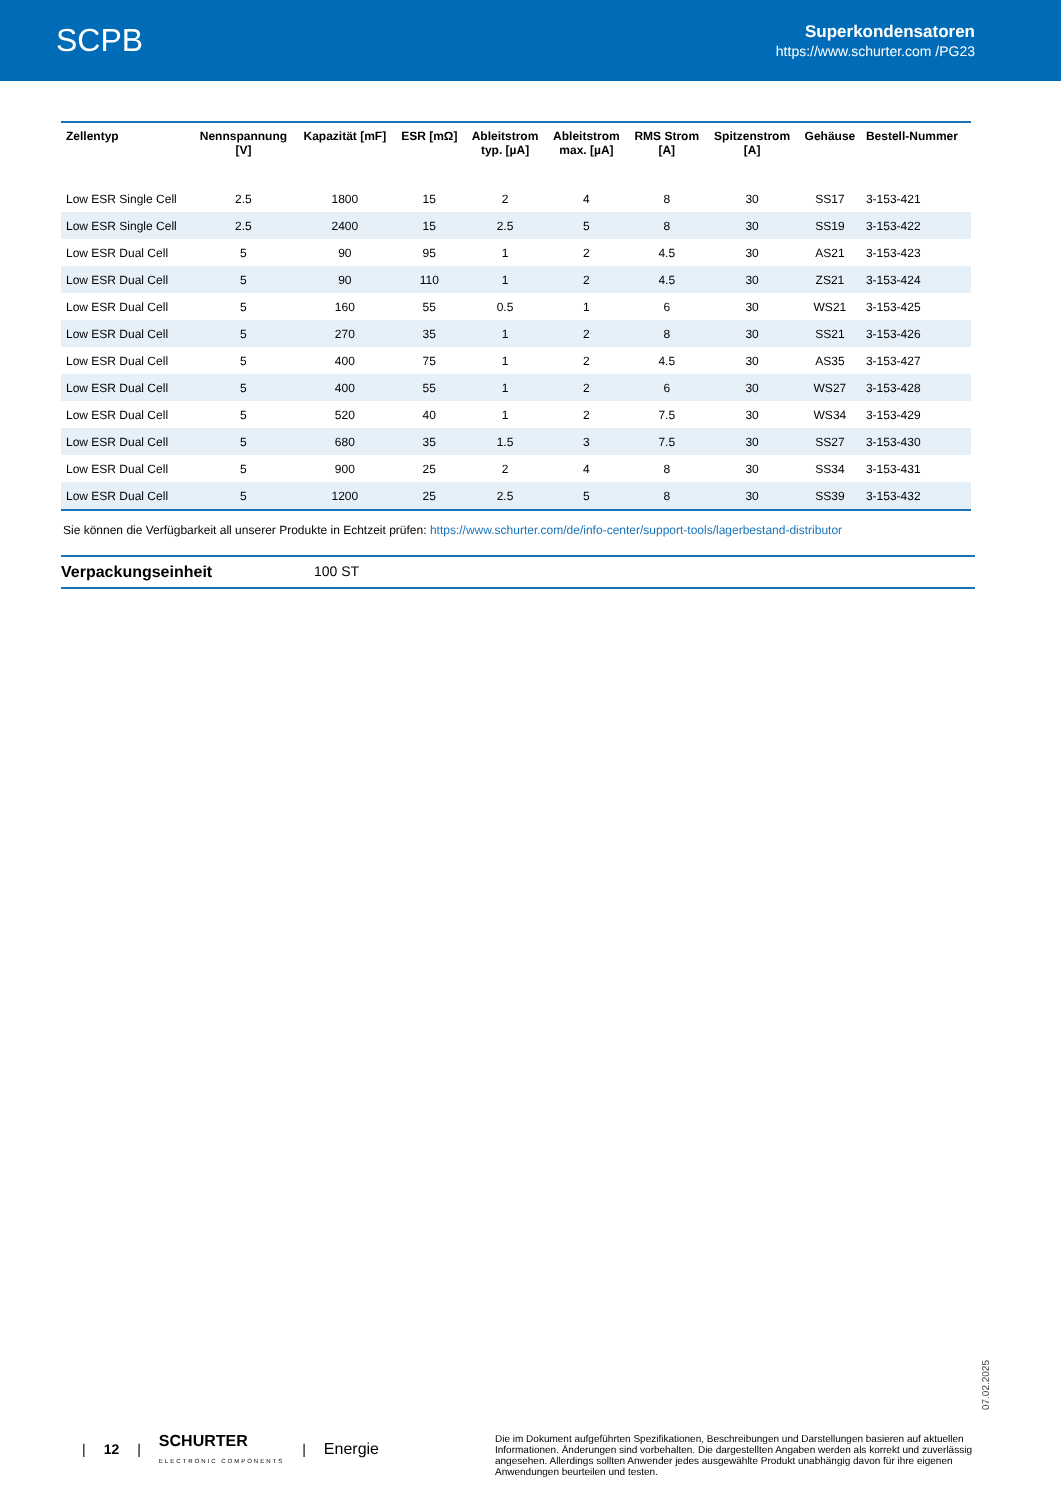SCPB
Superkondensatoren
https://www.schurter.com /PG23
| Zellentyp | Nennspannung [V] | Kapazität [mF] | ESR [mΩ] | Ableitstrom typ. [µA] | Ableitstrom max. [µA] | RMS Strom [A] | Spitzenstrom [A] | Gehäuse | Bestell-Nummer |
| --- | --- | --- | --- | --- | --- | --- | --- | --- | --- |
| Low ESR Single Cell | 2.5 | 1800 | 15 | 2 | 4 | 8 | 30 | SS17 | 3-153-421 |
| Low ESR Single Cell | 2.5 | 2400 | 15 | 2.5 | 5 | 8 | 30 | SS19 | 3-153-422 |
| Low ESR Dual Cell | 5 | 90 | 95 | 1 | 2 | 4.5 | 30 | AS21 | 3-153-423 |
| Low ESR Dual Cell | 5 | 90 | 110 | 1 | 2 | 4.5 | 30 | ZS21 | 3-153-424 |
| Low ESR Dual Cell | 5 | 160 | 55 | 0.5 | 1 | 6 | 30 | WS21 | 3-153-425 |
| Low ESR Dual Cell | 5 | 270 | 35 | 1 | 2 | 8 | 30 | SS21 | 3-153-426 |
| Low ESR Dual Cell | 5 | 400 | 75 | 1 | 2 | 4.5 | 30 | AS35 | 3-153-427 |
| Low ESR Dual Cell | 5 | 400 | 55 | 1 | 2 | 6 | 30 | WS27 | 3-153-428 |
| Low ESR Dual Cell | 5 | 520 | 40 | 1 | 2 | 7.5 | 30 | WS34 | 3-153-429 |
| Low ESR Dual Cell | 5 | 680 | 35 | 1.5 | 3 | 7.5 | 30 | SS27 | 3-153-430 |
| Low ESR Dual Cell | 5 | 900 | 25 | 2 | 4 | 8 | 30 | SS34 | 3-153-431 |
| Low ESR Dual Cell | 5 | 1200 | 25 | 2.5 | 5 | 8 | 30 | SS39 | 3-153-432 |
Sie können die Verfügbarkeit all unserer Produkte in Echtzeit prüfen: https://www.schurter.com/de/info-center/support-tools/lagerbestand-distributor
Verpackungseinheit 100 ST
07.02.2025
| 12 | SCHURTER
ELECTRONIC COMPONENTS | Energie
Die im Dokument aufgeführten Spezifikationen, Beschreibungen und Darstellungen basieren auf aktuellen Informationen. Änderungen sind vorbehalten. Die dargestellten Angaben werden als korrekt und zuverlässig angesehen. Allerdings sollten Anwender jedes ausgewählte Produkt unabhängig davon für ihre eigenen Anwendungen beurteilen und testen.